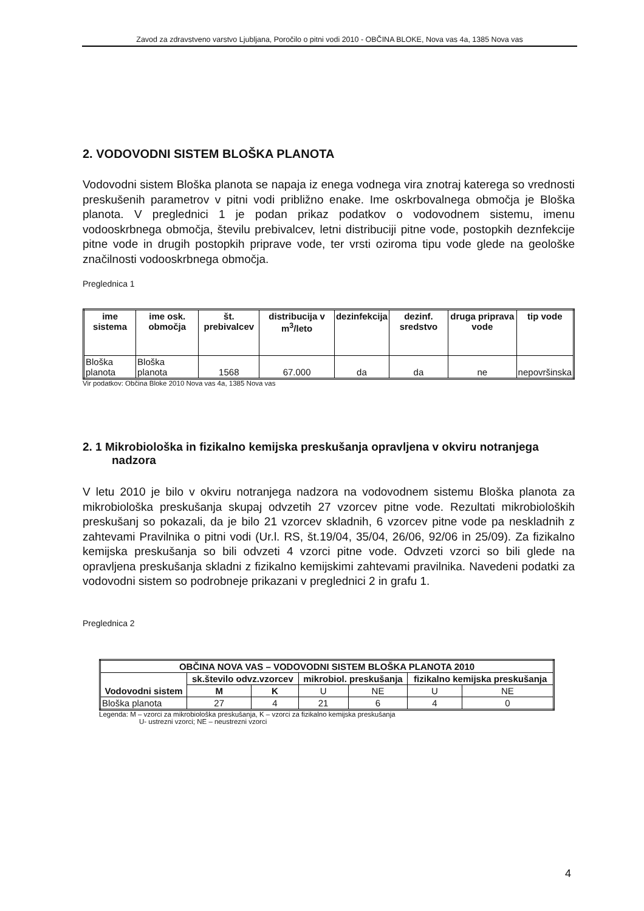Zavod za zdravstveno varstvo Ljubljana, Poročilo o pitni vodi 2010 - OBČINA BLOKE, Nova vas 4a, 1385 Nova vas
2. VODOVODNI SISTEM BLOŠKA PLANOTA
Vodovodni sistem Bloška planota se napaja iz enega vodnega vira znotraj katerega so vrednosti preskušenih parametrov v pitni vodi približno enake. Ime oskrbovalnega območja je Bloška planota. V preglednici 1 je podan prikaz podatkov o vodovodnem sistemu, imenu vodooskrbnega območja, številu prebivalcev, letni distribuciji pitne vode, postopkih deznfekcije pitne vode in drugih postopkih priprave vode, ter vrsti oziroma tipu vode glede na geološke značilnosti vodooskrbnega območja.
Preglednica 1
| ime sistema | ime osk. območja | št. prebivalcev | distribucija v m<sup>3</sup>/leto | dezinfekcija | dezinf. sredstvo | druga priprava vode | tip vode |
| --- | --- | --- | --- | --- | --- | --- | --- |
| Bloška planota | Bloška planota | 1568 | 67.000 | da | da | ne | nepovršinska |
Vir podatkov: Občina Bloke 2010 Nova vas 4a, 1385 Nova vas
2. 1 Mikrobiološka in fizikalno kemijska preskušanja opravljena v okviru notranjega nadzora
V letu 2010 je bilo v okviru notranjega nadzora na vodovodnem sistemu Bloška planota za mikrobiološka preskušanja skupaj odvzetih 27 vzorcev pitne vode. Rezultati mikrobioloških preskušanj so pokazali, da je bilo 21 vzorcev skladnih, 6 vzorcev pitne vode pa neskladnih z zahtevami Pravilnika o pitni vodi (Ur.l. RS, št.19/04, 35/04, 26/06, 92/06 in 25/09). Za fizikalno kemijska preskušanja so bili odvzeti 4 vzorci pitne vode. Odvzeti vzorci so bili glede na opravljena preskušanja skladni z fizikalno kemijskimi zahtevami pravilnika. Navedeni podatki za vodovodni sistem so podrobneje prikazani v preglednici 2 in grafu 1.
Preglednica 2
| OBČINA NOVA VAS – VODOVODNI SISTEM BLOŠKA PLANOTA 2010 | | | | | | |
| --- | --- | --- | --- | --- | --- | --- |
| Vodovodni sistem | sk.število odvz.vzorcev | | mikrobiol. preskušanja | | fizikalno kemijska preskušanja | |
| | M | K | U | NE | U | NE |
| Bloška planota | 27 | 4 | 21 | 6 | 4 | 0 |
Legenda: M – vzorci za mikrobiološka preskušanja, K – vzorci za fizikalno kemijska preskušanja
U- ustrezni vzorci; NE – neustrezni vzorci
4